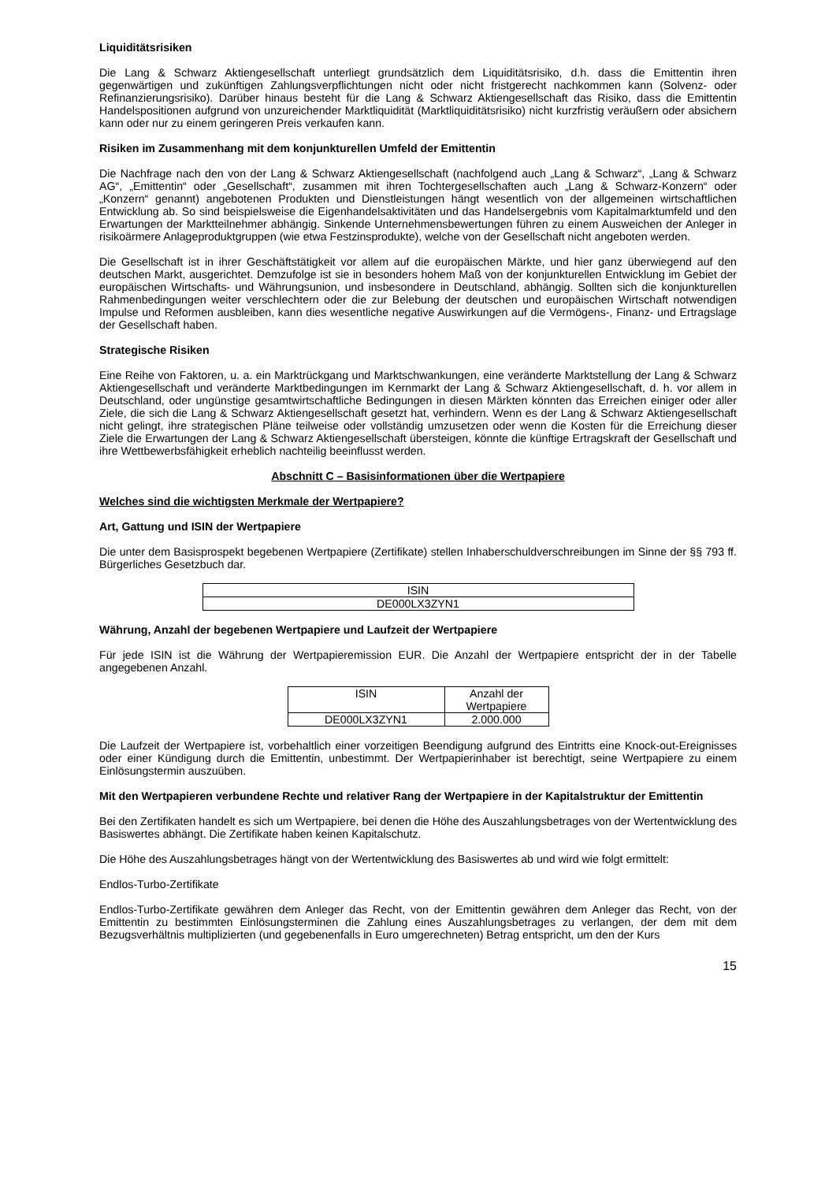Liquiditätsrisiken
Die Lang & Schwarz Aktiengesellschaft unterliegt grundsätzlich dem Liquiditätsrisiko, d.h. dass die Emittentin ihren gegenwärtigen und zukünftigen Zahlungsverpflichtungen nicht oder nicht fristgerecht nachkommen kann (Solvenz- oder Refinanzierungsrisiko). Darüber hinaus besteht für die Lang & Schwarz Aktiengesellschaft das Risiko, dass die Emittentin Handelspositionen aufgrund von unzureichender Marktliquidität (Marktliquiditätsrisiko) nicht kurzfristig veräußern oder absichern kann oder nur zu einem geringeren Preis verkaufen kann.
Risiken im Zusammenhang mit dem konjunkturellen Umfeld der Emittentin
Die Nachfrage nach den von der Lang & Schwarz Aktiengesellschaft (nachfolgend auch „Lang & Schwarz“, „Lang & Schwarz AG“, „Emittentin“ oder „Gesellschaft“, zusammen mit ihren Tochtergesellschaften auch „Lang & Schwarz-Konzern“ oder „Konzern“ genannt) angebotenen Produkten und Dienstleistungen hängt wesentlich von der allgemeinen wirtschaftlichen Entwicklung ab. So sind beispielsweise die Eigenhandelsaktivitäten und das Handelsergebnis vom Kapitalmarktumfeld und den Erwartungen der Marktteilnehmer abhängig. Sinkende Unternehmensbewertungen führen zu einem Ausweichen der Anleger in risikoärmere Anlageproduktgruppen (wie etwa Festzinsprodukte), welche von der Gesellschaft nicht angeboten werden.
Die Gesellschaft ist in ihrer Geschäftstätigkeit vor allem auf die europäischen Märkte, und hier ganz überwiegend auf den deutschen Markt, ausgerichtet. Demzufolge ist sie in besonders hohem Maß von der konjunkturellen Entwicklung im Gebiet der europäischen Wirtschafts- und Währungsunion, und insbesondere in Deutschland, abhängig. Sollten sich die konjunkturellen Rahmenbedingungen weiter verschlechtern oder die zur Belebung der deutschen und europäischen Wirtschaft notwendigen Impulse und Reformen ausbleiben, kann dies wesentliche negative Auswirkungen auf die Vermögens-, Finanz- und Ertragslage der Gesellschaft haben.
Strategische Risiken
Eine Reihe von Faktoren, u. a. ein Marktrückgang und Marktschwankungen, eine veränderte Marktstellung der Lang & Schwarz Aktiengesellschaft und veränderte Marktbedingungen im Kernmarkt der Lang & Schwarz Aktiengesellschaft, d. h. vor allem in Deutschland, oder ungünstige gesamtwirtschaftliche Bedingungen in diesen Märkten könnten das Erreichen einiger oder aller Ziele, die sich die Lang & Schwarz Aktiengesellschaft gesetzt hat, verhindern. Wenn es der Lang & Schwarz Aktiengesellschaft nicht gelingt, ihre strategischen Pläne teilweise oder vollständig umzusetzen oder wenn die Kosten für die Erreichung dieser Ziele die Erwartungen der Lang & Schwarz Aktiengesellschaft übersteigen, könnte die künftige Ertragskraft der Gesellschaft und ihre Wettbewerbsfähigkeit erheblich nachteilig beeinflusst werden.
Abschnitt C – Basisinformationen über die Wertpapiere
Welches sind die wichtigsten Merkmale der Wertpapiere?
Art, Gattung und ISIN der Wertpapiere
Die unter dem Basisprospekt begebenen Wertpapiere (Zertifikate) stellen Inhaberschuldverschreibungen im Sinne der §§ 793 ff. Bürgerliches Gesetzbuch dar.
| ISIN |
| --- |
| DE000LX3ZYN1 |
Währung, Anzahl der begebenen Wertpapiere und Laufzeit der Wertpapiere
Für jede ISIN ist die Währung der Wertpapieremission EUR. Die Anzahl der Wertpapiere entspricht der in der Tabelle angegebenen Anzahl.
| ISIN | Anzahl der Wertpapiere |
| --- | --- |
| DE000LX3ZYN1 | 2.000.000 |
Die Laufzeit der Wertpapiere ist, vorbehaltlich einer vorzeitigen Beendigung aufgrund des Eintritts eine Knock-out-Ereignisses oder einer Kündigung durch die Emittentin, unbestimmt. Der Wertpapierinhaber ist berechtigt, seine Wertpapiere zu einem Einlösungstermin auszuüben.
Mit den Wertpapieren verbundene Rechte und relativer Rang der Wertpapiere in der Kapitalstruktur der Emittentin
Bei den Zertifikaten handelt es sich um Wertpapiere, bei denen die Höhe des Auszahlungsbetrages von der Wertentwicklung des Basiswertes abhängt. Die Zertifikate haben keinen Kapitalschutz.
Die Höhe des Auszahlungsbetrages hängt von der Wertentwicklung des Basiswertes ab und wird wie folgt ermittelt:
Endlos-Turbo-Zertifikate
Endlos-Turbo-Zertifikate gewähren dem Anleger das Recht, von der Emittentin gewähren dem Anleger das Recht, von der Emittentin zu bestimmten Einlösungsterminen die Zahlung eines Auszahlungsbetrages zu verlangen, der dem mit dem Bezugsverhältnis multiplizierten (und gegebenenfalls in Euro umgerechneten) Betrag entspricht, um den der Kurs
15